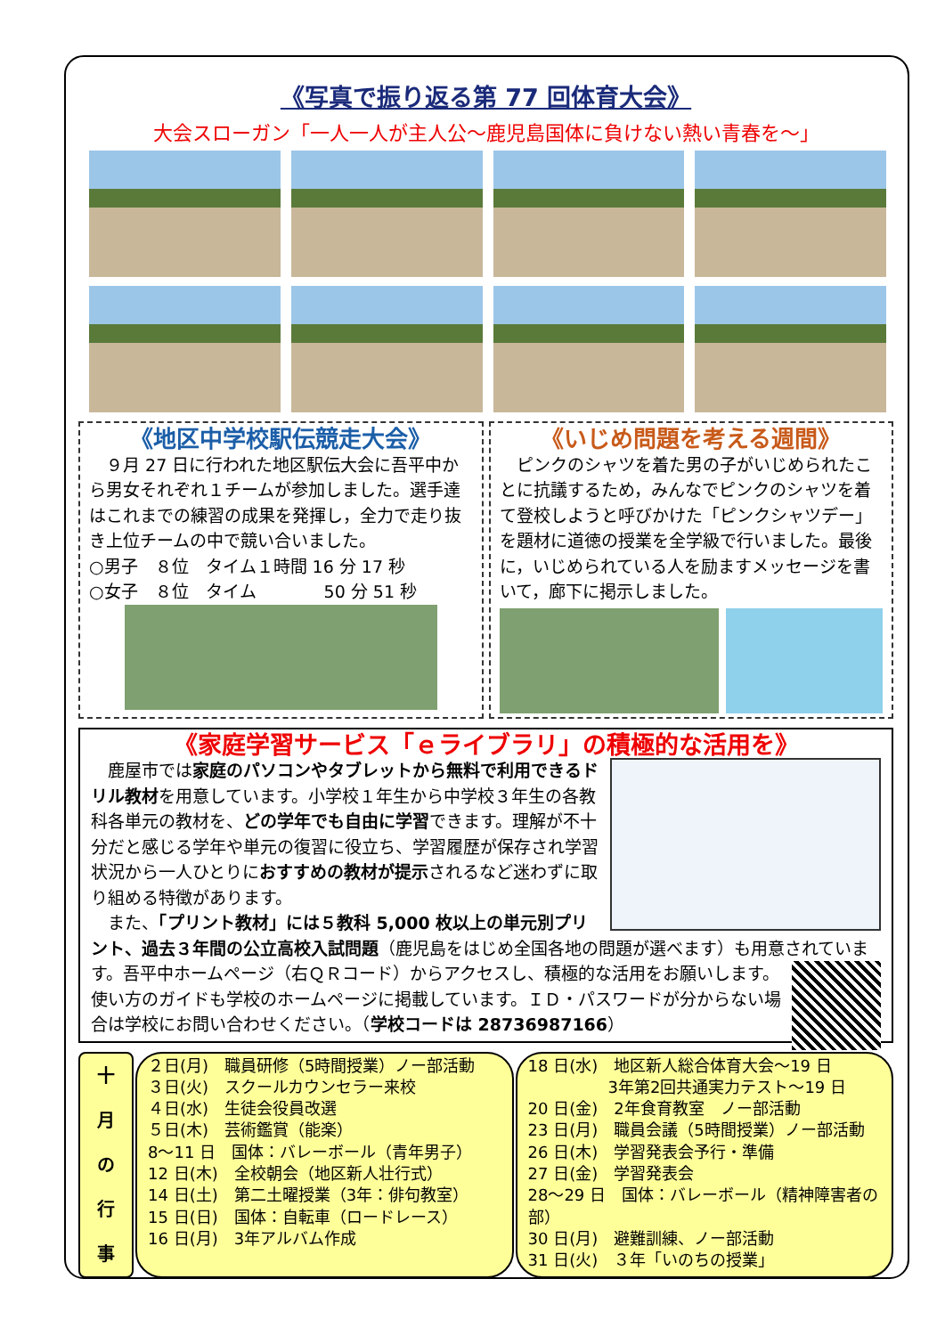《写真で振り返る第 77 回体育大会》
大会スローガン「一人一人が主人公～鹿児島国体に負けない熱い青春を～」
《地区中学校駅伝競走大会》
　９月 27 日に行われた地区駅伝大会に吾平中から男女それぞれ１チームが参加しました。選手達はこれまでの練習の成果を発揮し，全力で走り抜き上位チームの中で競い合いました。
○男子　８位　タイム１時間 16 分 17 秒
○女子　８位　タイム　　　　50 分 51 秒
《いじめ問題を考える週間》
　ピンクのシャツを着た男の子がいじめられたことに抗議するため，みんなでピンクのシャツを着て登校しようと呼びかけた「ピンクシャツデー」を題材に道徳の授業を全学級で行いました。最後に，いじめられている人を励ますメッセージを書いて，廊下に掲示しました。
《家庭学習サービス「ｅライブラリ」の積極的な活用を》
　鹿屋市では家庭のパソコンやタブレットから無料で利用できるドリル教材を用意しています。小学校１年生から中学校３年生の各教科各単元の教材を、どの学年でも自由に学習できます。理解が不十分だと感じる学年や単元の復習に役立ち、学習履歴が保存され学習状況から一人ひとりにおすすめの教材が提示されるなど迷わずに取り組める特徴があります。
　また、「プリント教材」には５教科 5,000 枚以上の単元別プリント、過去３年間の公立高校入試問題（鹿児島をはじめ全国各地の問題が選べます）も用意 されています。吾平中ホームページ（右ＱＲコード）からアクセスし、積極的な活用をお願いします。使い方のガイドも学校のホームページに掲載しています。ＩＤ・パスワードが分からない場合は学校にお問い合わせください。（学校コードは 28736987166）
十
月
の
行
事
２日(月)　職員研修（5時間授業）ノー部活動
３日(火)　スクールカウンセラー来校
４日(水)　生徒会役員改選
５日(木)　芸術鑑賞（能楽）
8～11 日　国体：バレーボール（青年男子）
12 日(木)　全校朝会（地区新人壮行式）
14 日(土)　第二土曜授業（3年：俳句教室）
15 日(日)　国体：自転車（ロードレース）
16 日(月)　3年アルバム作成
18 日(水)　地区新人総合体育大会～19 日
　　　　　3年第2回共通実力テスト～19 日
20 日(金)　2年食育教室　ノー部活動
23 日(月)　職員会議（5時間授業）ノー部活動
26 日(木)　学習発表会予行・準備
27 日(金)　学習発表会
28～29 日　国体：バレーボール（精神障害者の部）
30 日(月)　避難訓練、ノー部活動
31 日(火)　３年「いのちの授業」